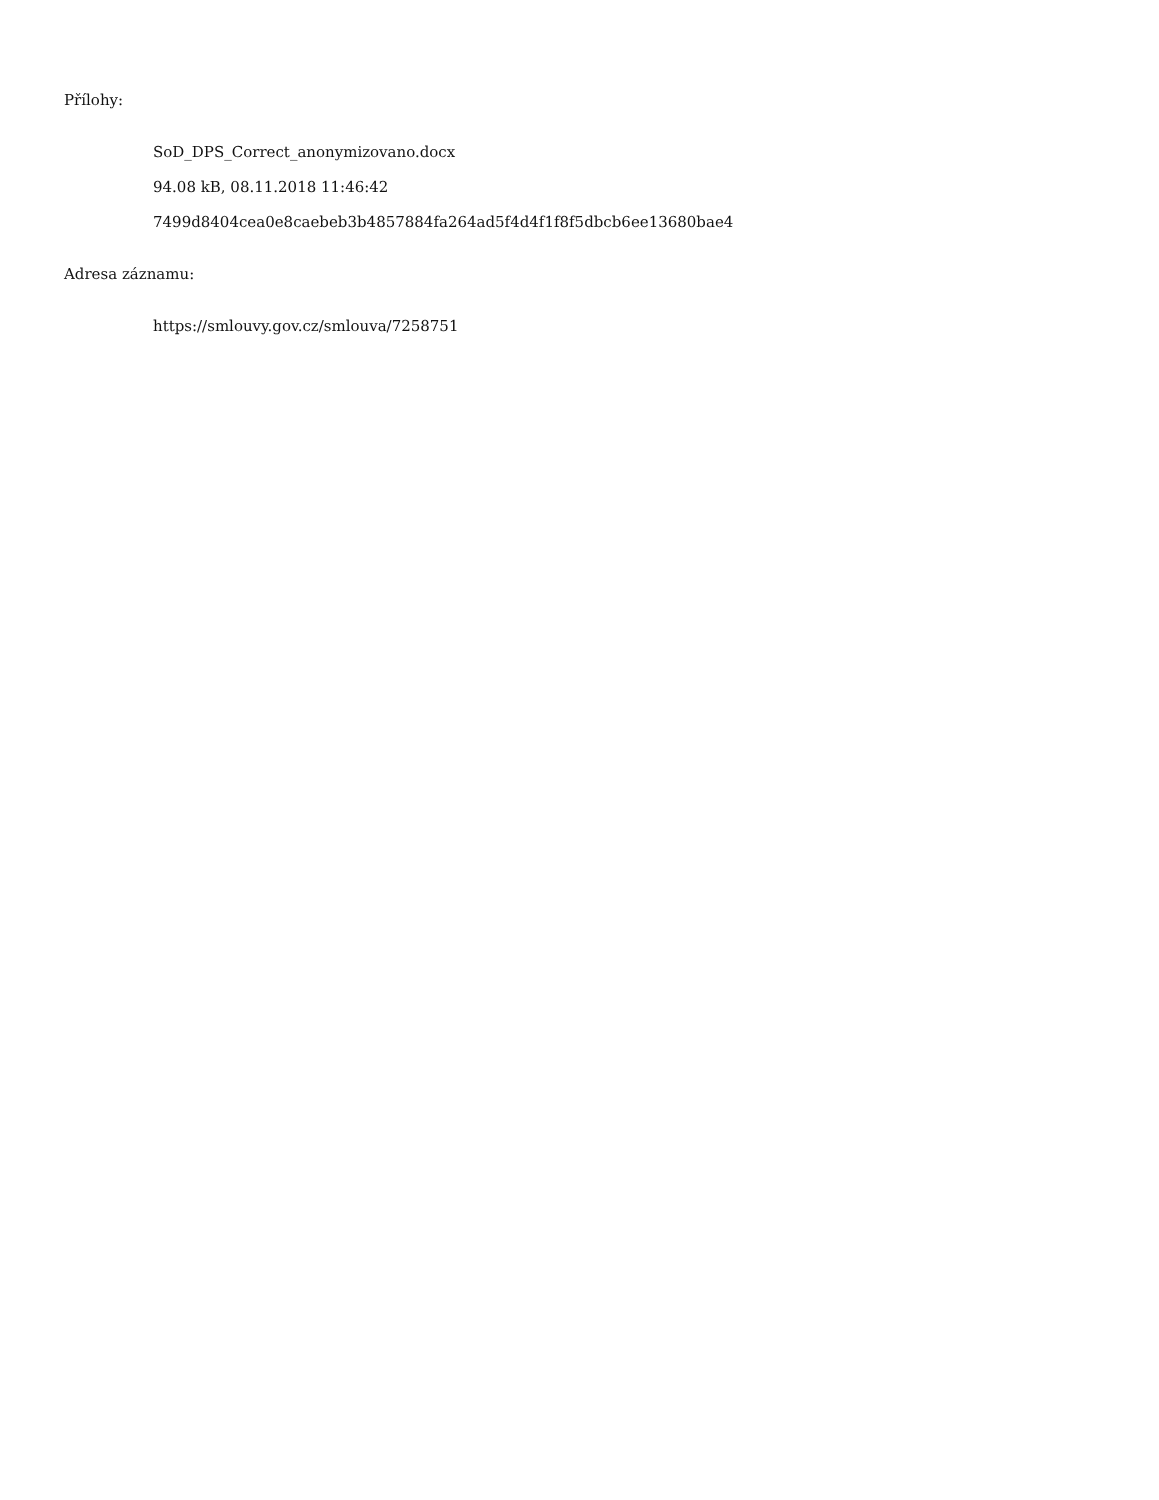Přílohy:
SoD_DPS_Correct_anonymizovano.docx
94.08 kB, 08.11.2018 11:46:42
7499d8404cea0e8caebeb3b4857884fa264ad5f4d4f1f8f5dbcb6ee13680bae4
Adresa záznamu:
https://smlouvy.gov.cz/smlouva/7258751